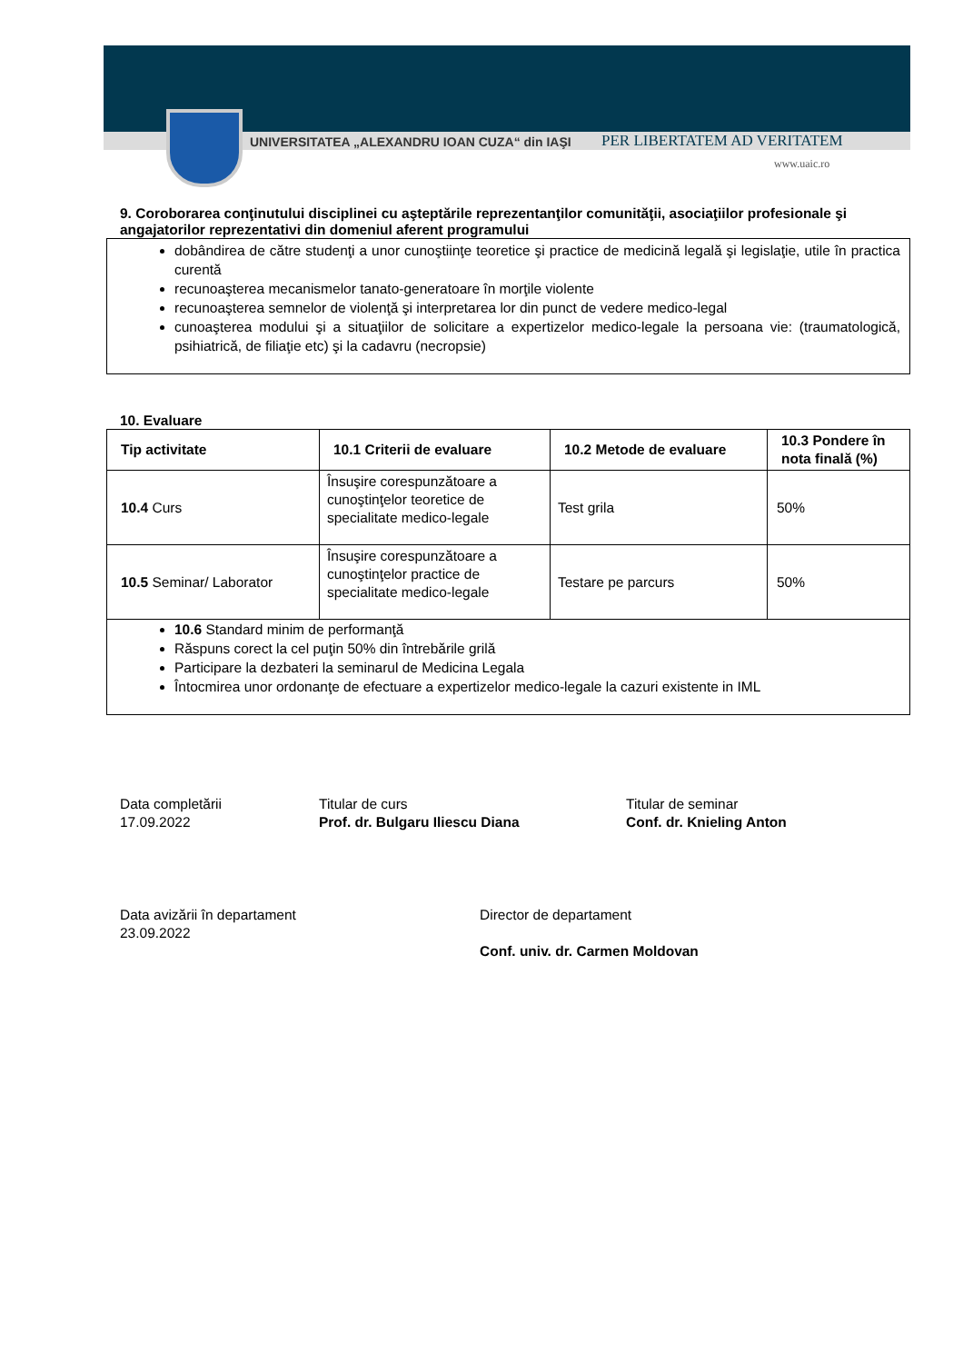UNIVERSITATEA „ALEXANDRU IOAN CUZA“ din IAŞI
PER LIBERTATEM AD VERITATEM
www.uaic.ro
9. Coroborarea conţinutului disciplinei cu aşteptările reprezentanţilor comunităţii, asociaţiilor profesionale şi angajatorilor reprezentativi din domeniul aferent programului
dobândirea de către studenţi a unor cunoştiinţe teoretice şi practice de medicină legală şi legislaţie, utile în practica curentă
recunoaşterea mecanismelor tanato-generatoare în morţile violente
recunoaşterea semnelor de violenţă şi interpretarea lor din punct de vedere medico-legal
cunoaşterea modului şi a situaţiilor de solicitare a expertizelor medico-legale la persoana vie: (traumatologică, psihiatrică, de filiaţie etc) şi la cadavru (necropsie)
10. Evaluare
| Tip activitate | 10.1 Criterii de evaluare | 10.2 Metode de evaluare | 10.3 Pondere în nota finală (%) |
| --- | --- | --- | --- |
| 10.4 Curs | Însuşire corespunzătoare a cunoştinţelor teoretice de specialitate medico-legale | Test grila | 50% |
| 10.5 Seminar/ Laborator | Însuşire corespunzătoare a cunoştinţelor practice de specialitate medico-legale | Testare pe parcurs | 50% |
| 10.6 Standard minim de performanţă Răspuns corect la cel puţin 50% din întrebările grilă Participare la dezbateri la seminarul de Medicina Legala Întocmirea unor ordonanţe de efectuare a expertizelor medico-legale la cazuri existente in IML | | | |
Data completării
17.09.2022
Titular de curs
Prof. dr. Bulgaru Iliescu Diana
Titular de seminar
Conf. dr. Knieling Anton
Data avizării în departament
23.09.2022
Director de departament
Conf. univ. dr. Carmen Moldovan